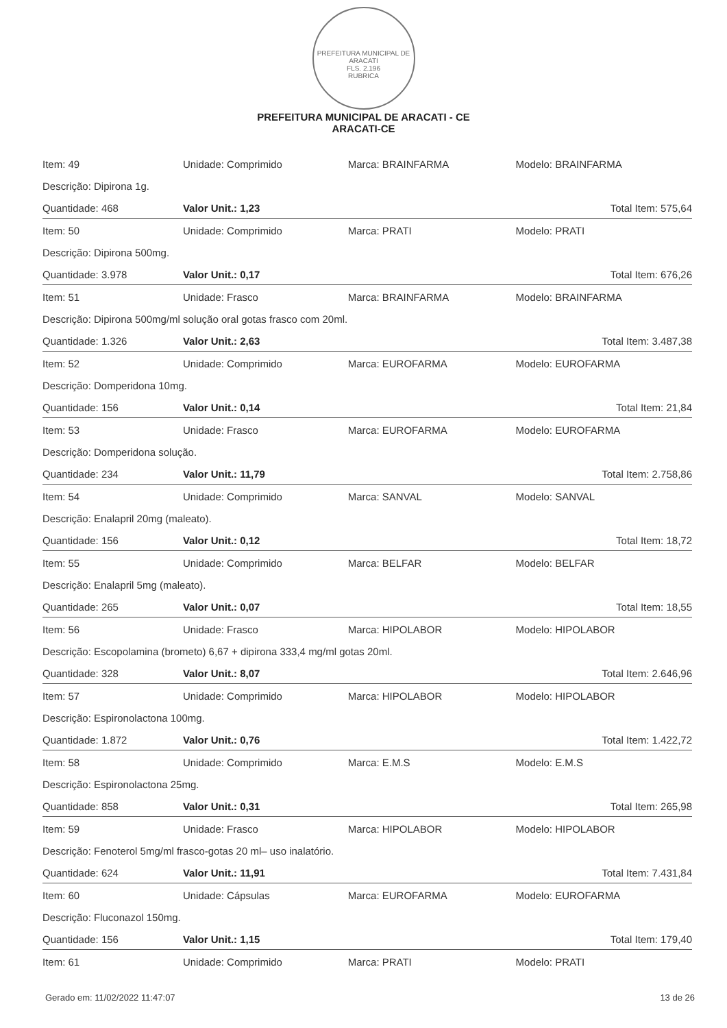PREFEITURA MUNICIPAL DE ARACATI
FLS. 2.196
RUBRICA
PREFEITURA MUNICIPAL DE ARACATI - CE
ARACATI-CE
| Item: 49 | Unidade: Comprimido | Marca: BRAINFARMA | Modelo: BRAINFARMA |
| Descrição: Dipirona 1g. | | | |
| Quantidade: 468 | Valor Unit.: 1,23 | | Total Item: 575,64 |
| Item: 50 | Unidade: Comprimido | Marca: PRATI | Modelo: PRATI |
| Descrição: Dipirona 500mg. | | | |
| Quantidade: 3.978 | Valor Unit.: 0,17 | | Total Item: 676,26 |
| Item: 51 | Unidade: Frasco | Marca: BRAINFARMA | Modelo: BRAINFARMA |
| Descrição: Dipirona 500mg/ml solução oral gotas frasco com 20ml. | | | |
| Quantidade: 1.326 | Valor Unit.: 2,63 | | Total Item: 3.487,38 |
| Item: 52 | Unidade: Comprimido | Marca: EUROFARMA | Modelo: EUROFARMA |
| Descrição: Domperidona 10mg. | | | |
| Quantidade: 156 | Valor Unit.: 0,14 | | Total Item: 21,84 |
| Item: 53 | Unidade: Frasco | Marca: EUROFARMA | Modelo: EUROFARMA |
| Descrição: Domperidona solução. | | | |
| Quantidade: 234 | Valor Unit.: 11,79 | | Total Item: 2.758,86 |
| Item: 54 | Unidade: Comprimido | Marca: SANVAL | Modelo: SANVAL |
| Descrição: Enalapril 20mg (maleato). | | | |
| Quantidade: 156 | Valor Unit.: 0,12 | | Total Item: 18,72 |
| Item: 55 | Unidade: Comprimido | Marca: BELFAR | Modelo: BELFAR |
| Descrição: Enalapril 5mg (maleato). | | | |
| Quantidade: 265 | Valor Unit.: 0,07 | | Total Item: 18,55 |
| Item: 56 | Unidade: Frasco | Marca: HIPOLABOR | Modelo: HIPOLABOR |
| Descrição: Escopolamina (brometo) 6,67 + dipirona 333,4 mg/ml gotas 20ml. | | | |
| Quantidade: 328 | Valor Unit.: 8,07 | | Total Item: 2.646,96 |
| Item: 57 | Unidade: Comprimido | Marca: HIPOLABOR | Modelo: HIPOLABOR |
| Descrição: Espironolactona 100mg. | | | |
| Quantidade: 1.872 | Valor Unit.: 0,76 | | Total Item: 1.422,72 |
| Item: 58 | Unidade: Comprimido | Marca: E.M.S | Modelo: E.M.S |
| Descrição: Espironolactona 25mg. | | | |
| Quantidade: 858 | Valor Unit.: 0,31 | | Total Item: 265,98 |
| Item: 59 | Unidade: Frasco | Marca: HIPOLABOR | Modelo: HIPOLABOR |
| Descrição: Fenoterol 5mg/ml frasco-gotas 20 ml– uso inalatório. | | | |
| Quantidade: 624 | Valor Unit.: 11,91 | | Total Item: 7.431,84 |
| Item: 60 | Unidade: Cápsulas | Marca: EUROFARMA | Modelo: EUROFARMA |
| Descrição: Fluconazol 150mg. | | | |
| Quantidade: 156 | Valor Unit.: 1,15 | | Total Item: 179,40 |
| Item: 61 | Unidade: Comprimido | Marca: PRATI | Modelo: PRATI |
Gerado em: 11/02/2022 11:47:07 13 de 26